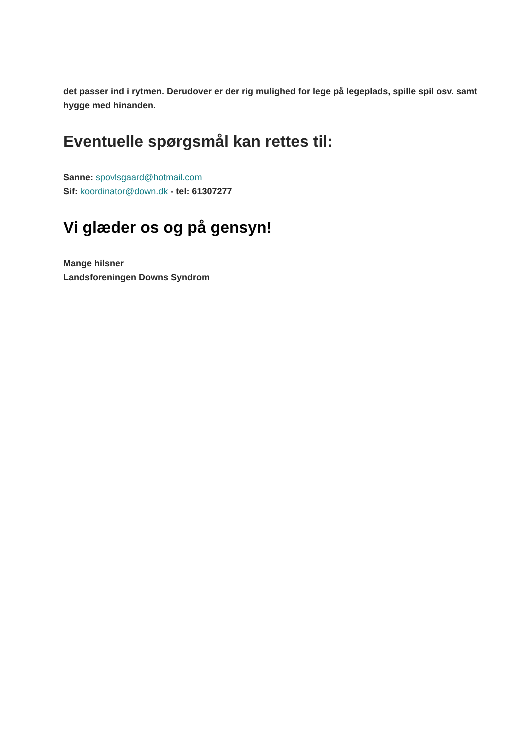det passer ind i rytmen. Derudover er der rig mulighed for lege på legeplads, spille spil osv. samt hygge med hinanden.
Eventuelle spørgsmål kan rettes til:
Sanne: spovlsgaard@hotmail.com
Sif: koordinator@down.dk - tel: 61307277
Vi glæder os og på gensyn!
Mange hilsner
Landsforeningen Downs Syndrom